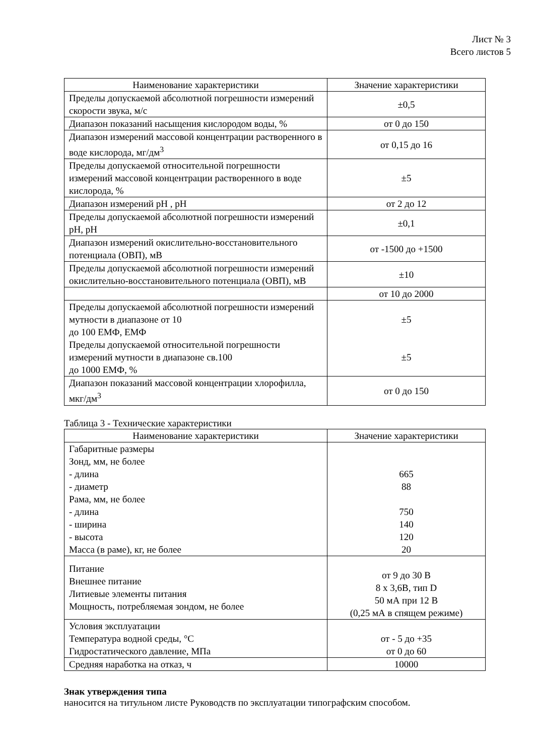Лист № 3
Всего листов 5
| Наименование характеристики | Значение характеристики |
| --- | --- |
| Пределы допускаемой абсолютной погрешности измерений скорости звука, м/с | ±0,5 |
| Диапазон показаний насыщения кислородом воды, % | от 0 до 150 |
| Диапазон измерений массовой концентрации растворенного в воде кислорода, мг/дм<sup>3</sup> | от 0,15 до 16 |
| Пределы допускаемой относительной погрешности измерений массовой концентрации растворенного в воде кислорода, % | ±5 |
| Диапазон измерений pH , pH | от 2 до 12 |
| Пределы допускаемой абсолютной погрешности измерений pH, pH | ±0,1 |
| Диапазон измерений окислительно-восстановительного потенциала (ОВП), мВ | от -1500 до +1500 |
| Пределы допускаемой абсолютной погрешности измерений окислительно-восстановительного потенциала (ОВП), мВ | ±10 |
| | от 10 до 2000 |
| Пределы допускаемой абсолютной погрешности измерений мутности в диапазоне от 10 до 100 ЕМФ, ЕМФ | ±5 |
| Пределы допускаемой относительной погрешности измерений мутности в диапазоне св.100 до 1000 ЕМФ, % | ±5 |
| Диапазон показаний массовой концентрации хлорофилла, мкг/дм<sup>3</sup> | от 0 до 150 |
Таблица 3 - Технические характеристики
| Наименование характеристики | Значение характеристики |
| --- | --- |
| Габаритные размеры Зонд, мм, не более - длина - диаметр Рама, мм, не более - длина - ширина - высота Масса (в раме), кг, не более | 665 88 750 140 120 20 |
| Питание Внешнее питание Литиевые элементы питания Мощность, потребляемая зондом, не более | от 9 до 30 В 8 х 3,6В, тип D 50 мА при 12 В (0,25 мА в спящем режиме) |
| Условия эксплуатации Температура водной среды, °С Гидростатического давление, МПа | от - 5 до +35 от 0 до 60 |
| Средняя наработка на отказ, ч | 10000 |
Знак утверждения типа
наносится на титульном листе Руководств по эксплуатации типографским способом.